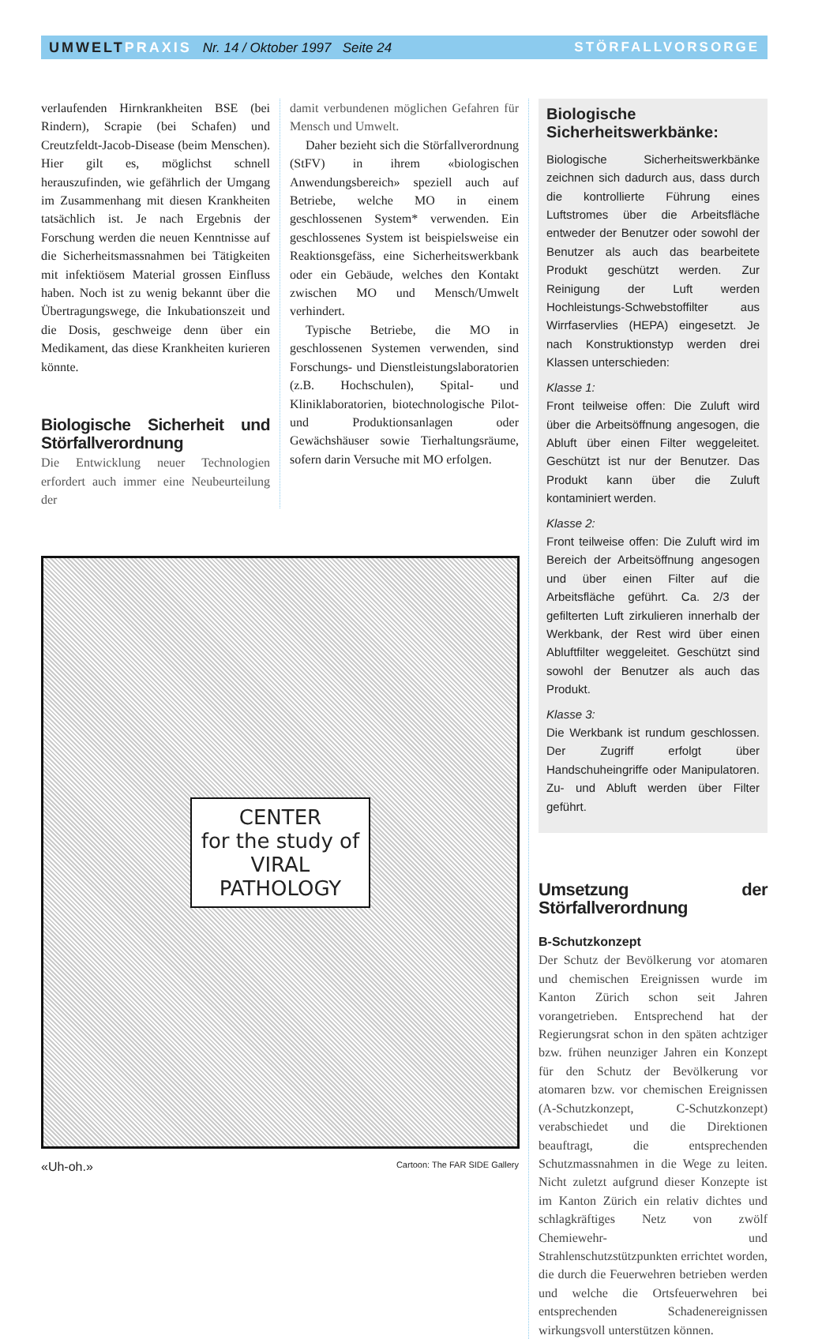UMWELTPRAXIS Nr. 14 / Oktober 1997 Seite 24
STÖRFALLVORSORGE
verlaufenden Hirnkrankheiten BSE (bei Rindern), Scrapie (bei Schafen) und Creutzfeldt-Jacob-Disease (beim Menschen). Hier gilt es, möglichst schnell herauszufinden, wie gefährlich der Umgang im Zusammenhang mit diesen Krankheiten tatsächlich ist. Je nach Ergebnis der Forschung werden die neuen Kenntnisse auf die Sicherheitsmassnahmen bei Tätigkeiten mit infektiösem Material grossen Einfluss haben. Noch ist zu wenig bekannt über die Übertragungswege, die Inkubationszeit und die Dosis, geschweige denn über ein Medikament, das diese Krankheiten kurieren könnte.
Biologische Sicherheit und Störfallverordnung
Die Entwicklung neuer Technologien erfordert auch immer eine Neubeurteilung der
damit verbundenen möglichen Gefahren für Mensch und Umwelt.
Daher bezieht sich die Störfallverordnung (StFV) in ihrem «biologischen Anwendungsbereich» speziell auch auf Betriebe, welche MO in einem geschlossenen System* verwenden. Ein geschlossenes System ist beispielsweise ein Reaktionsgefäss, eine Sicherheitswerkbank oder ein Gebäude, welches den Kontakt zwischen MO und Mensch/Umwelt verhindert.
Typische Betriebe, die MO in geschlossenen Systemen verwenden, sind Forschungs- und Dienstleistungslaboratorien (z.B. Hochschulen), Spital- und Kliniklaboratorien, biotechnologische Pilot- und Produktionsanlagen oder Gewächshäuser sowie Tierhaltungsräume, sofern darin Versuche mit MO erfolgen.
CENTER
for the study of
VIRAL
PATHOLOGY
«Uh-oh.» Cartoon: The FAR SIDE Gallery
Biologische Sicherheitswerkbänke:
Biologische Sicherheitswerkbänke zeichnen sich dadurch aus, dass durch die kontrollierte Führung eines Luftstromes über die Arbeitsfläche entweder der Benutzer oder sowohl der Benutzer als auch das bearbeitete Produkt geschützt werden. Zur Reinigung der Luft werden Hochleistungs-Schwebstoffilter aus Wirrfaservlies (HEPA) eingesetzt. Je nach Konstruktionstyp werden drei Klassen unterschieden:
Klasse 1:
Front teilweise offen: Die Zuluft wird über die Arbeitsöffnung angesogen, die Abluft über einen Filter weggeleitet. Geschützt ist nur der Benutzer. Das Produkt kann über die Zuluft kontaminiert werden.
Klasse 2:
Front teilweise offen: Die Zuluft wird im Bereich der Arbeitsöffnung angesogen und über einen Filter auf die Arbeitsfläche geführt. Ca. 2/3 der gefilterten Luft zirkulieren innerhalb der Werkbank, der Rest wird über einen Abluftfilter weggeleitet. Geschützt sind sowohl der Benutzer als auch das Produkt.
Klasse 3:
Die Werkbank ist rundum geschlossen. Der Zugriff erfolgt über Handschuheingriffe oder Manipulatoren. Zu- und Abluft werden über Filter geführt.
Umsetzung der Störfallverordnung
B-Schutzkonzept
Der Schutz der Bevölkerung vor atomaren und chemischen Ereignissen wurde im Kanton Zürich schon seit Jahren vorangetrieben. Entsprechend hat der Regierungsrat schon in den späten achtziger bzw. frühen neunziger Jahren ein Konzept für den Schutz der Bevölkerung vor atomaren bzw. vor chemischen Ereignissen (A-Schutzkonzept, C-Schutzkonzept) verabschiedet und die Direktionen beauftragt, die entsprechenden Schutzmassnahmen in die Wege zu leiten. Nicht zuletzt aufgrund dieser Konzepte ist im Kanton Zürich ein relativ dichtes und schlagkräftiges Netz von zwölf Chemiewehr- und Strahlenschutzstützpunkten errichtet worden, die durch die Feuerwehren betrieben werden und welche die Ortsfeuerwehren bei entsprechenden Schadenereignissen wirkungsvoll unterstützen können.